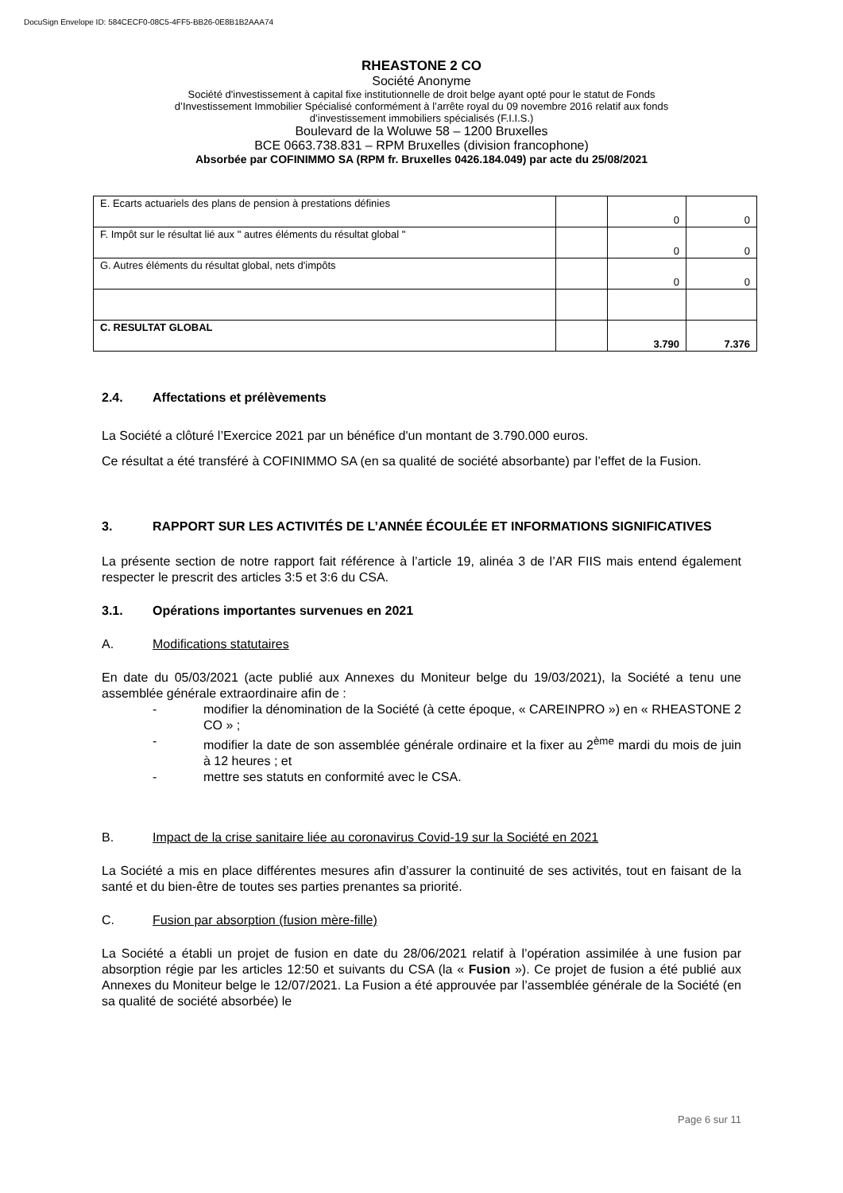DocuSign Envelope ID: 584CECF0-08C5-4FF5-BB26-0E8B1B2AAA74
RHEASTONE 2 CO
Société Anonyme
Société d'investissement à capital fixe institutionnelle de droit belge ayant opté pour le statut de Fonds
d’Investissement Immobilier Spécialisé conformément à l’arrête royal du 09 novembre 2016 relatif aux fonds
d’investissement immobiliers spécialisés (F.I.I.S.)
Boulevard de la Woluwe 58 – 1200 Bruxelles
BCE 0663.738.831 – RPM Bruxelles (division francophone)
Absorbée par COFINIMMO SA (RPM fr. Bruxelles 0426.184.049) par acte du 25/08/2021
| E. Ecarts actuariels des plans de pension à prestations définies | | 0 | 0 |
| F. Impôt sur le résultat lié aux " autres éléments du résultat global " | | 0 | 0 |
| G. Autres éléments du résultat global, nets d'impôts | | 0 | 0 |
| C. RESULTAT GLOBAL | | 3.790 | 7.376 |
2.4. Affectations et prélèvements
La Société a clôturé l’Exercice 2021 par un bénéfice d'un montant de 3.790.000 euros.
Ce résultat a été transféré à COFINIMMO SA (en sa qualité de société absorbante) par l’effet de la Fusion.
3. RAPPORT SUR LES ACTIVITÉS DE L’ANNÉE ÉCOULÉE ET INFORMATIONS SIGNIFICATIVES
La présente section de notre rapport fait référence à l’article 19, alinéa 3 de l’AR FIIS mais entend également respecter le prescrit des articles 3:5 et 3:6 du CSA.
3.1. Opérations importantes survenues en 2021
A. Modifications statutaires
En date du 05/03/2021 (acte publié aux Annexes du Moniteur belge du 19/03/2021), la Société a tenu une assemblée générale extraordinaire afin de :
- modifier la dénomination de la Société (à cette époque, « CAREINPRO ») en « RHEASTONE 2 CO » ;
- modifier la date de son assemblée générale ordinaire et la fixer au 2<sup>ème</sup> mardi du mois de juin à 12 heures ; et
- mettre ses statuts en conformité avec le CSA.
B. Impact de la crise sanitaire liée au coronavirus Covid-19 sur la Société en 2021
La Société a mis en place différentes mesures afin d’assurer la continuité de ses activités, tout en faisant de la santé et du bien-être de toutes ses parties prenantes sa priorité.
C. Fusion par absorption (fusion mère-fille)
La Société a établi un projet de fusion en date du 28/06/2021 relatif à l’opération assimilée à une fusion par absorption régie par les articles 12:50 et suivants du CSA (la « Fusion »). Ce projet de fusion a été publié aux Annexes du Moniteur belge le 12/07/2021. La Fusion a été approuvée par l’assemblée générale de la Société (en sa qualité de société absorbée) le
Page 6 sur 11